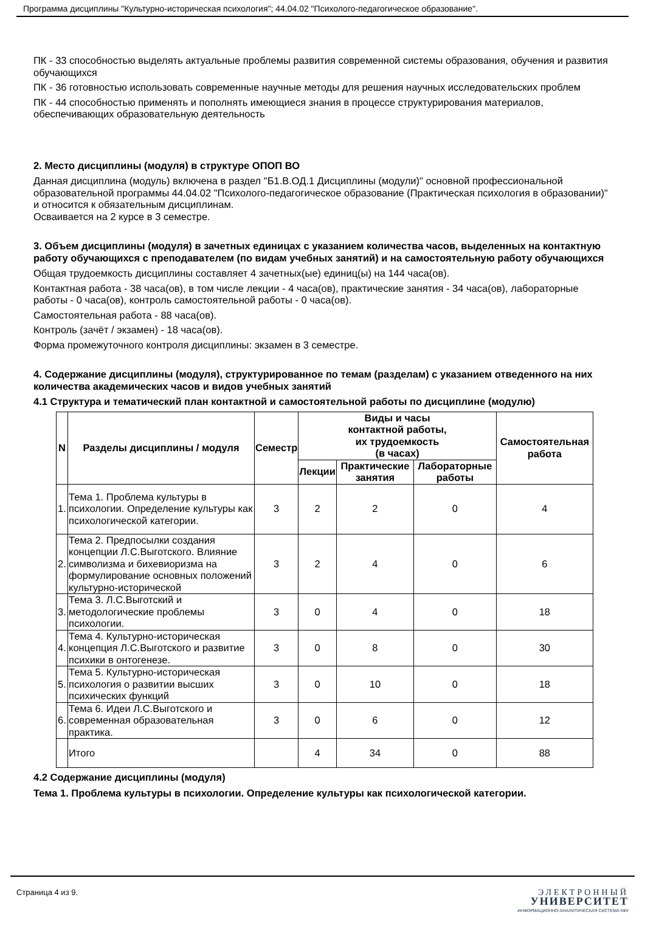Программа дисциплины "Культурно-историческая психология"; 44.04.02 "Психолого-педагогическое образование".
ПК - 33 способностью выделять актуальные проблемы развития современной системы образования, обучения и развития обучающихся
ПК - 36 готовностью использовать современные научные методы для решения научных исследовательских проблем
ПК - 44 способностью применять и пополнять имеющиеся знания в процессе структурирования материалов, обеспечивающих образовательную деятельность
2. Место дисциплины (модуля) в структуре ОПОП ВО
Данная дисциплина (модуль) включена в раздел "Б1.В.ОД.1 Дисциплины (модули)" основной профессиональной образовательной программы 44.04.02 "Психолого-педагогическое образование (Практическая психология в образовании)" и относится к обязательным дисциплинам.
Осваивается на 2 курсе в 3 семестре.
3. Объем дисциплины (модуля) в зачетных единицах с указанием количества часов, выделенных на контактную работу обучающихся с преподавателем (по видам учебных занятий) и на самостоятельную работу обучающихся
Общая трудоемкость дисциплины составляет 4 зачетных(ые) единиц(ы) на 144 часа(ов).
Контактная работа - 38 часа(ов), в том числе лекции - 4 часа(ов), практические занятия - 34 часа(ов), лабораторные работы - 0 часа(ов), контроль самостоятельной работы - 0 часа(ов).
Самостоятельная работа - 88 часа(ов).
Контроль (зачёт / экзамен) - 18 часа(ов).
Форма промежуточного контроля дисциплины: экзамен в 3 семестре.
4. Содержание дисциплины (модуля), структурированное по темам (разделам) с указанием отведенного на них количества академических часов и видов учебных занятий
4.1 Структура и тематический план контактной и самостоятельной работы по дисциплине (модулю)
| N | Разделы дисциплины / модуля | Семестр | Виды и часы контактной работы, их трудоемкость (в часах) | | | Самостоятельная работа |
| --- | --- | --- | --- | --- | --- | --- |
| | | | Лекции | Практические занятия | Лабораторные работы | |
| 1. | Тема 1. Проблема культуры в психологии. Определение культуры как психологической категории. | 3 | 2 | 2 | 0 | 4 |
| 2. | Тема 2. Предпосылки создания концепции Л.С.Выготского. Влияние символизма и бихевиоризма на формулирование основных положений культурно-исторической | 3 | 2 | 4 | 0 | 6 |
| 3. | Тема 3. Л.С.Выготский и методологические проблемы психологии. | 3 | 0 | 4 | 0 | 18 |
| 4. | Тема 4. Культурно-историческая концепция Л.С.Выготского и развитие психики в онтогенезе. | 3 | 0 | 8 | 0 | 30 |
| 5. | Тема 5. Культурно-историческая психология о развитии высших психических функций | 3 | 0 | 10 | 0 | 18 |
| 6. | Тема 6. Идеи Л.С.Выготского и современная образовательная практика. | 3 | 0 | 6 | 0 | 12 |
| | Итого | | 4 | 34 | 0 | 88 |
4.2 Содержание дисциплины (модуля)
Тема 1. Проблема культуры в психологии. Определение культуры как психологической категории.
Страница 4 из 9.
ЭЛЕКТРОННЫЙ
УНИВЕРСИТЕТ
ИНФОРМАЦИОННО-АНАЛИТИЧЕСКАЯ СИСТЕМА КФУ